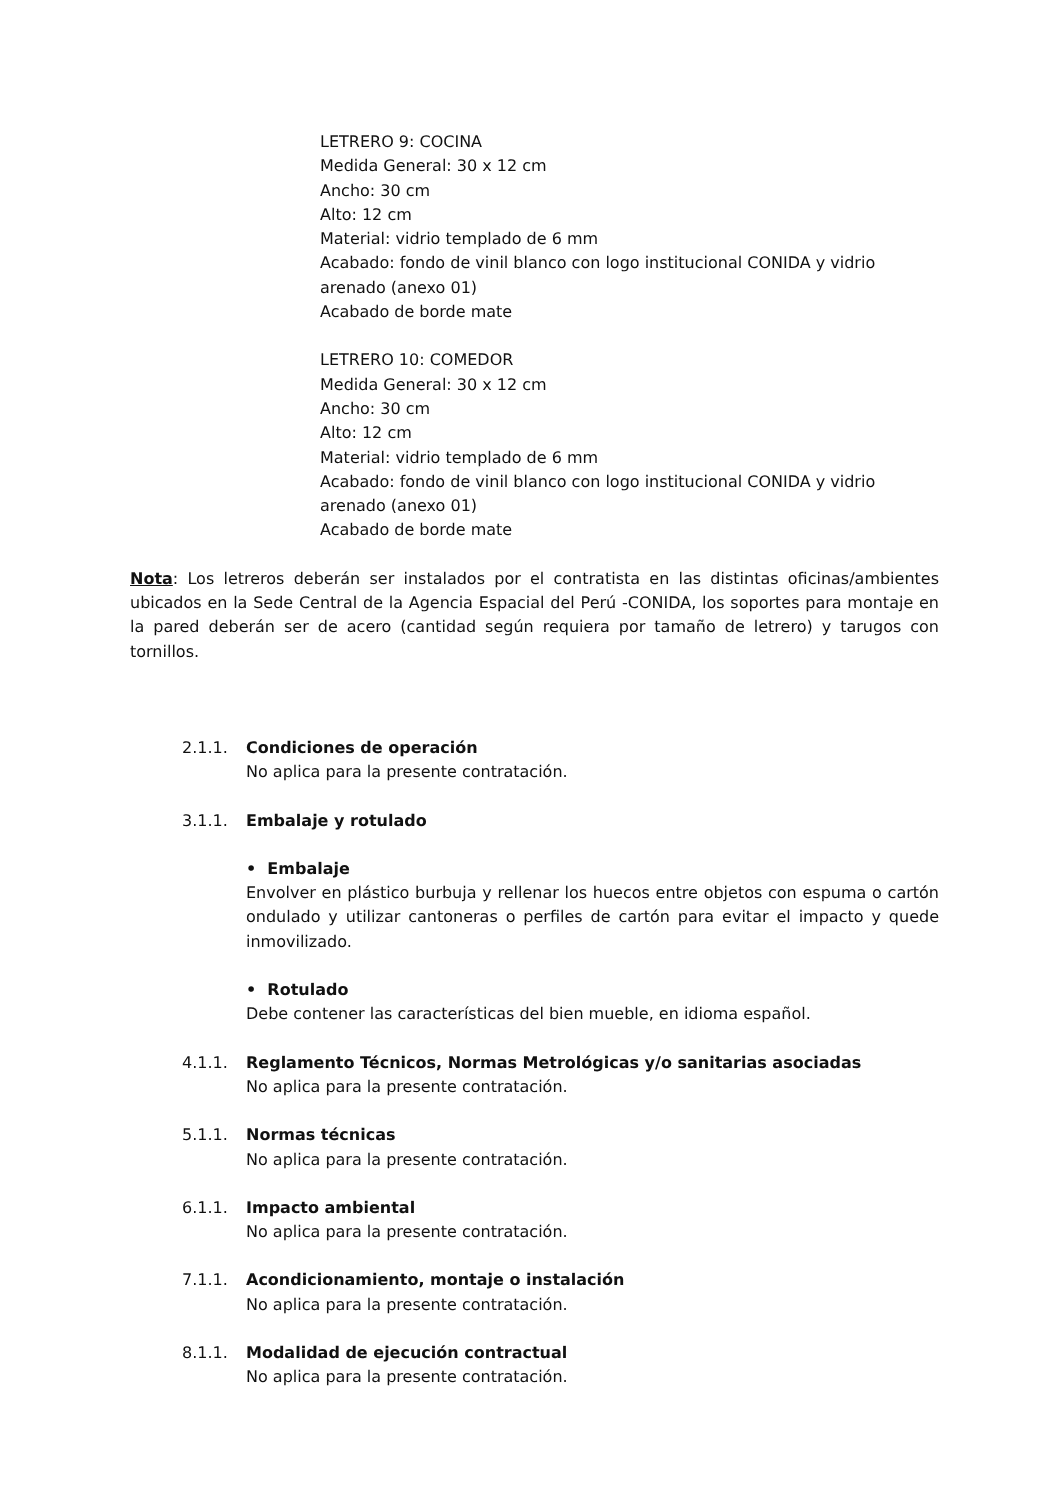LETRERO 9: COCINA
Medida General: 30 x 12 cm
Ancho: 30 cm
Alto: 12 cm
Material: vidrio templado de 6 mm
Acabado: fondo de vinil blanco con logo institucional CONIDA y vidrio arenado (anexo 01)
Acabado de borde mate
LETRERO 10: COMEDOR
Medida General: 30 x 12 cm
Ancho: 30 cm
Alto: 12 cm
Material: vidrio templado de 6 mm
Acabado: fondo de vinil blanco con logo institucional CONIDA y vidrio arenado (anexo 01)
Acabado de borde mate
Nota: Los letreros deberán ser instalados por el contratista en las distintas oficinas/ambientes ubicados en la Sede Central de la Agencia Espacial del Perú -CONIDA, los soportes para montaje en la pared deberán ser de acero (cantidad según requiera por tamaño de letrero) y tarugos con tornillos.
2.1.1. Condiciones de operación
No aplica para la presente contratación.
3.1.1. Embalaje y rotulado
• Embalaje
Envolver en plástico burbuja y rellenar los huecos entre objetos con espuma o cartón ondulado y utilizar cantoneras o perfiles de cartón para evitar el impacto y quede inmovilizado.
• Rotulado
Debe contener las características del bien mueble, en idioma español.
4.1.1. Reglamento Técnicos, Normas Metrológicas y/o sanitarias asociadas
No aplica para la presente contratación.
5.1.1. Normas técnicas
No aplica para la presente contratación.
6.1.1. Impacto ambiental
No aplica para la presente contratación.
7.1.1. Acondicionamiento, montaje o instalación
No aplica para la presente contratación.
8.1.1. Modalidad de ejecución contractual
No aplica para la presente contratación.